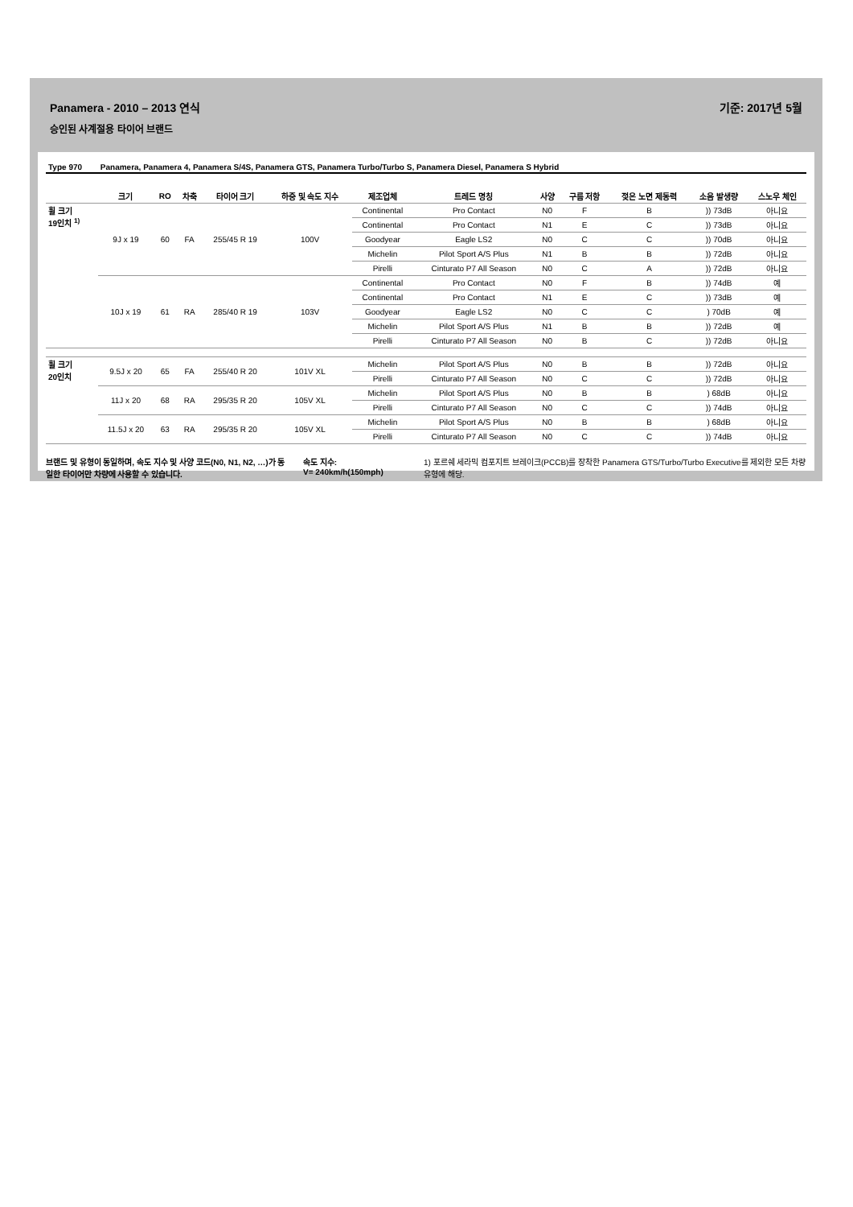Panamera - 2010 – 2013 연식 기준: 2017년 5월
승인된 사계절용 타이어 브랜드
| Type 970 | Panamera, Panamera 4, Panamera S/4S, Panamera GTS, Panamera Turbo/Turbo S, Panamera Diesel, Panamera S Hybrid | | | | | | | | | | | |
| | 크기 | RO | 차축 | 타이어 크기 | 하중 및 속도 지수 | 제조업체 | 트레드 명칭 | 사양 | 구름 저항 | 젖은 노면 제동력 | 소음 발생량 | 스노우 체인 |
| 휠 크기 19인치 <sup>1)</sup> | 9J x 19 | 60 | FA | 255/45 R 19 | 100V | Continental | Pro Contact | N0 | F | B | )) 73dB | 아니요 |
| | | | | | | Continental | Pro Contact | N1 | E | C | )) 73dB | 아니요 |
| | | | | | | Goodyear | Eagle LS2 | N0 | C | C | )) 70dB | 아니요 |
| | | | | | | Michelin | Pilot Sport A/S Plus | N1 | B | B | )) 72dB | 아니요 |
| | | | | | | Pirelli | Cinturato P7 All Season | N0 | C | A | )) 72dB | 아니요 |
| | 10J x 19 | 61 | RA | 285/40 R 19 | 103V | Continental | Pro Contact | N0 | F | B | )) 74dB | 예 |
| | | | | | | Continental | Pro Contact | N1 | E | C | )) 73dB | 예 |
| | | | | | | Goodyear | Eagle LS2 | N0 | C | C | ) 70dB | 예 |
| | | | | | | Michelin | Pilot Sport A/S Plus | N1 | B | B | )) 72dB | 예 |
| | | | | | | Pirelli | Cinturato P7 All Season | N0 | B | C | )) 72dB | 아니요 |
| 휠 크기 20인치 | 9.5J x 20 | 65 | FA | 255/40 R 20 | 101V XL | Michelin | Pilot Sport A/S Plus | N0 | B | B | )) 72dB | 아니요 |
| | | | | | | Pirelli | Cinturato P7 All Season | N0 | C | C | )) 72dB | 아니요 |
| | 11J x 20 | 68 | RA | 295/35 R 20 | 105V XL | Michelin | Pilot Sport A/S Plus | N0 | B | B | ) 68dB | 아니요 |
| | | | | | | Pirelli | Cinturato P7 All Season | N0 | C | C | )) 74dB | 아니요 |
| | 11.5J x 20 | 63 | RA | 295/35 R 20 | 105V XL | Michelin | Pilot Sport A/S Plus | N0 | B | B | ) 68dB | 아니요 |
| | | | | | | Pirelli | Cinturato P7 All Season | N0 | C | C | )) 74dB | 아니요 |
브랜드 및 유형이 동일하며, 속도 지수 및 사양 코드(N0, N1, N2, …)가 동일한 타이어만 차량에 사용할 수 있습니다.
속도 지수:
V= 240km/h(150mph)
1) 포르쉐 세라믹 컴포지트 브레이크(PCCB)를 장착한 Panamera GTS/Turbo/Turbo Executive를 제외한 모든 차량 유형에 해당.